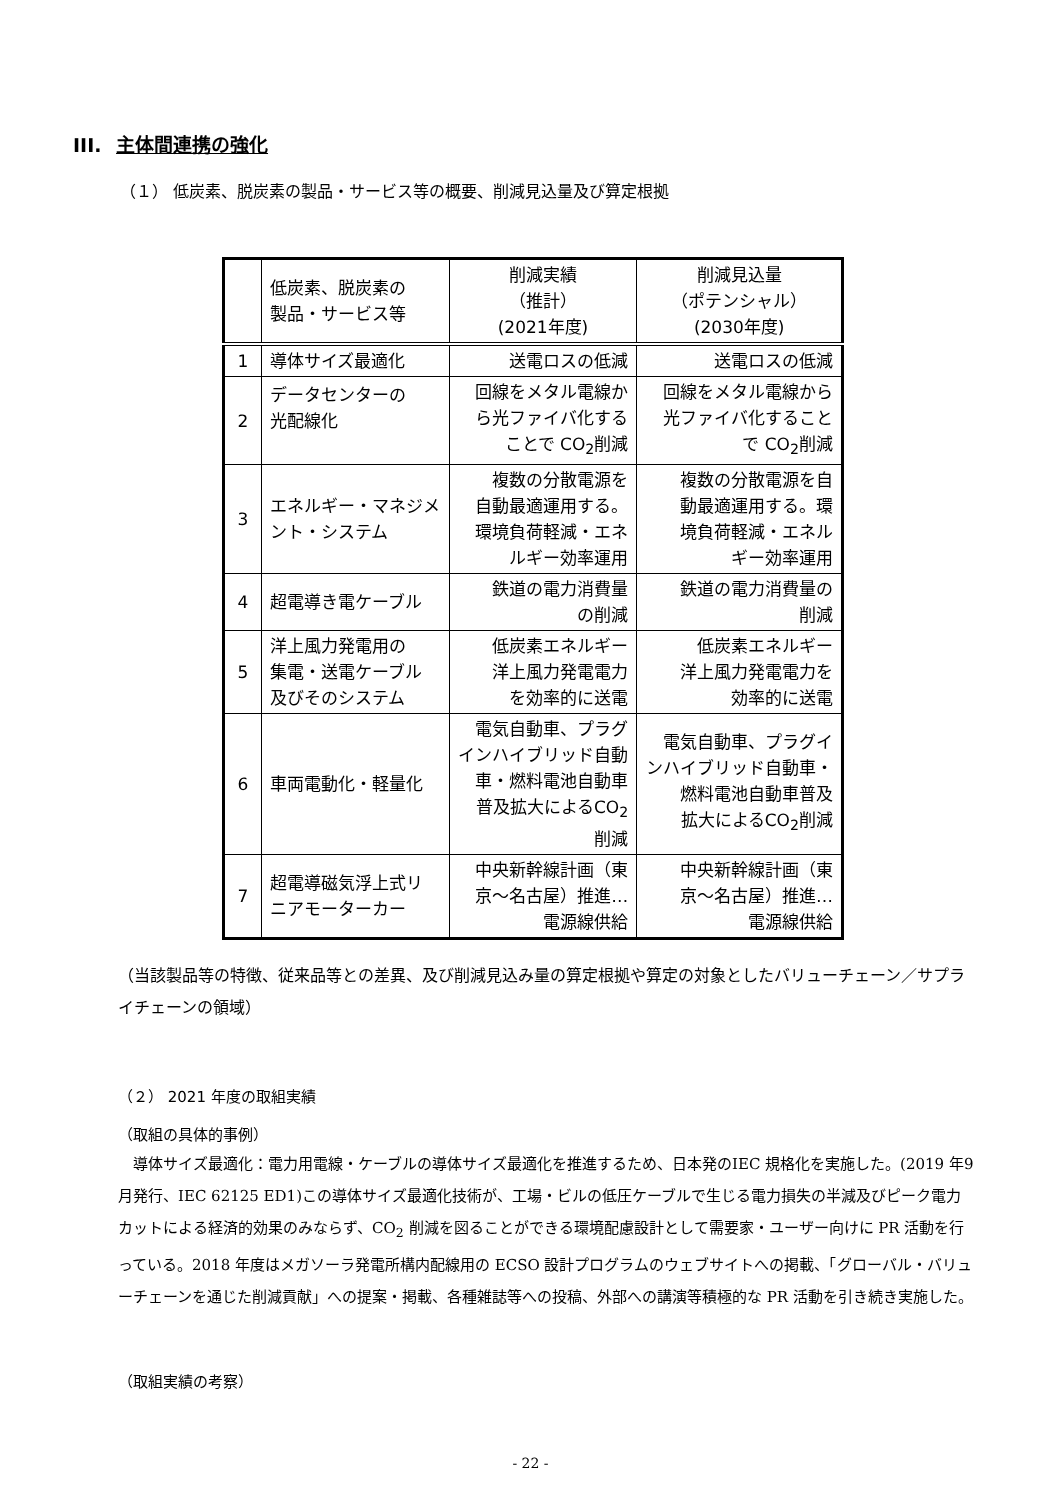III. 主体間連携の強化
（１） 低炭素、脱炭素の製品・サービス等の概要、削減見込量及び算定根拠
| | 低炭素、脱炭素の 製品・サービス等 | 削減実績 （推計） (2021年度) | 削減見込量 （ポテンシャル） (2030年度) |
| --- | --- | --- | --- |
| 1 | 導体サイズ最適化 | 送電ロスの低減 | 送電ロスの低減 |
| 2 | データセンターの 光配線化 | 回線をメタル電線か ら光ファイバ化する ことで CO<sub>2</sub>削減 | 回線をメタル電線から 光ファイバ化すること で CO<sub>2</sub>削減 |
| 3 | エネルギー・マネジメ ント・システム | 複数の分散電源を 自動最適運用する。 環境負荷軽減・エネ ルギー効率運用 | 複数の分散電源を自 動最適運用する。環 境負荷軽減・エネル ギー効率運用 |
| 4 | 超電導き電ケーブル | 鉄道の電力消費量 の削減 | 鉄道の電力消費量の 削減 |
| 5 | 洋上風力発電用の 集電・送電ケーブル 及びそのシステム | 低炭素エネルギー 洋上風力発電電力 を効率的に送電 | 低炭素エネルギー 洋上風力発電電力を 効率的に送電 |
| 6 | 車両電動化・軽量化 | 電気自動車、プラグ インハイブリッド自動 車・燃料電池自動車 普及拡大によるCO<sub>2</sub> 削減 | 電気自動車、プラグイ ンハイブリッド自動車・ 燃料電池自動車普及 拡大によるCO<sub>2</sub>削減 |
| 7 | 超電導磁気浮上式リ ニアモーターカー | 中央新幹線計画（東 京～名古屋）推進… 電源線供給 | 中央新幹線計画（東 京～名古屋）推進… 電源線供給 |
（当該製品等の特徴、従来品等との差異、及び削減見込み量の算定根拠や算定の対象としたバリューチェーン／サプライチェーンの領域）
（２） 2021 年度の取組実績
（取組の具体的事例）
　導体サイズ最適化：電力用電線・ケーブルの導体サイズ最適化を推進するため、日本発のIEC 規格化を実施した。(2019 年9月発行、IEC 62125 ED1)この導体サイズ最適化技術が、工場・ビルの低圧ケーブルで生じる電力損失の半減及びピーク電力カットによる経済的効果のみならず、CO<sub>2</sub> 削減を図ることができる環境配慮設計として需要家・ユーザー向けに PR 活動を行っている。2018 年度はメガソーラ発電所構内配線用の ECSO 設計プログラムのウェブサイトへの掲載、「グローバル・バリューチェーンを通じた削減貢献」への提案・掲載、各種雑誌等への投稿、外部への講演等積極的な PR 活動を引き続き実施した。
（取組実績の考察）
- 22 -